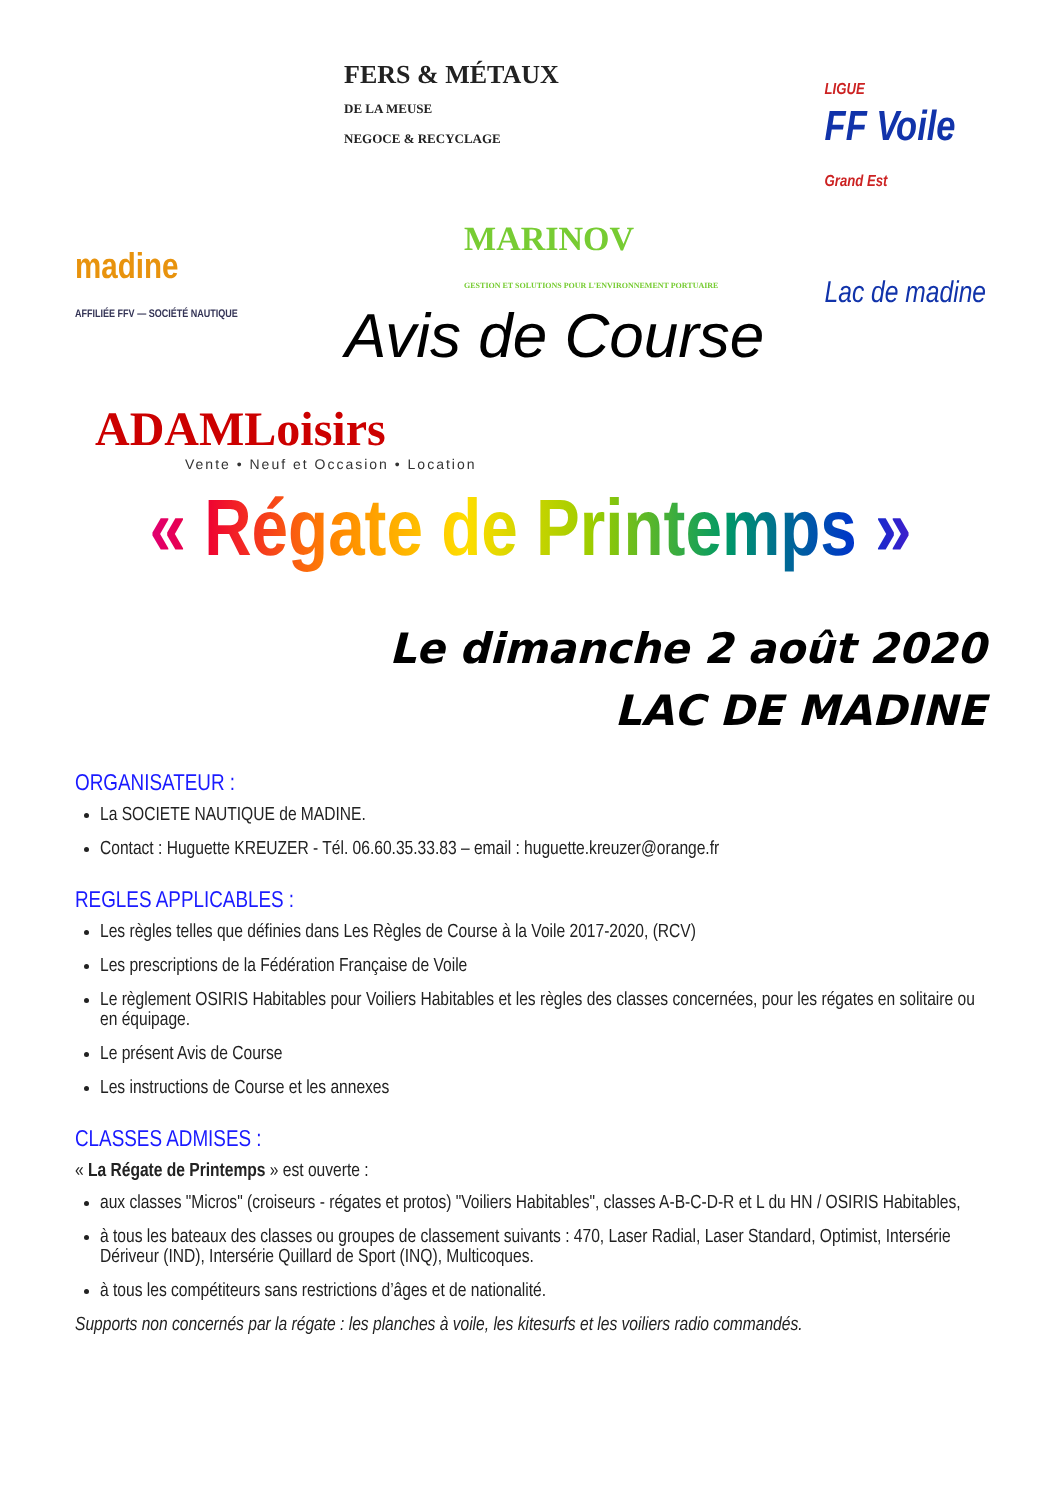madine
AFFILIÉE FFV — SOCIÉTÉ NAUTIQUE
FERS & MÉTAUX
DE LA MEUSE
NEGOCE & RECYCLAGE
MARINOV
GESTION ET SOLUTIONS POUR L'ENVIRONNEMENT PORTUAIRE
LIGUE
FF Voile
Grand Est
Lac de madine
Avis de Course
ADAMLoisirs
Vente • Neuf et Occasion • Location
« Régate de Printemps »
Le dimanche 2 août 2020
LAC DE MADINE
ORGANISATEUR :
La SOCIETE NAUTIQUE de MADINE.
Contact : Huguette KREUZER - Tél. 06.60.35.33.83 – email : huguette.kreuzer@orange.fr
REGLES APPLICABLES :
Les règles telles que définies dans Les Règles de Course à la Voile 2017-2020, (RCV)
Les prescriptions de la Fédération Française de Voile
Le règlement OSIRIS Habitables pour Voiliers Habitables et les règles des classes concernées, pour les régates en solitaire ou en équipage.
Le présent Avis de Course
Les instructions de Course et les annexes
CLASSES ADMISES :
« La Régate de Printemps » est ouverte :
aux classes "Micros" (croiseurs - régates et protos) "Voiliers Habitables", classes A-B-C-D-R et L du HN / OSIRIS Habitables,
à tous les bateaux des classes ou groupes de classement suivants : 470, Laser Radial, Laser Standard, Optimist, Intersérie Dériveur (IND), Intersérie Quillard de Sport (INQ), Multicoques.
à tous les compétiteurs sans restrictions d’âges et de nationalité.
Supports non concernés par la régate : les planches à voile, les kitesurfs et les voiliers radio commandés.